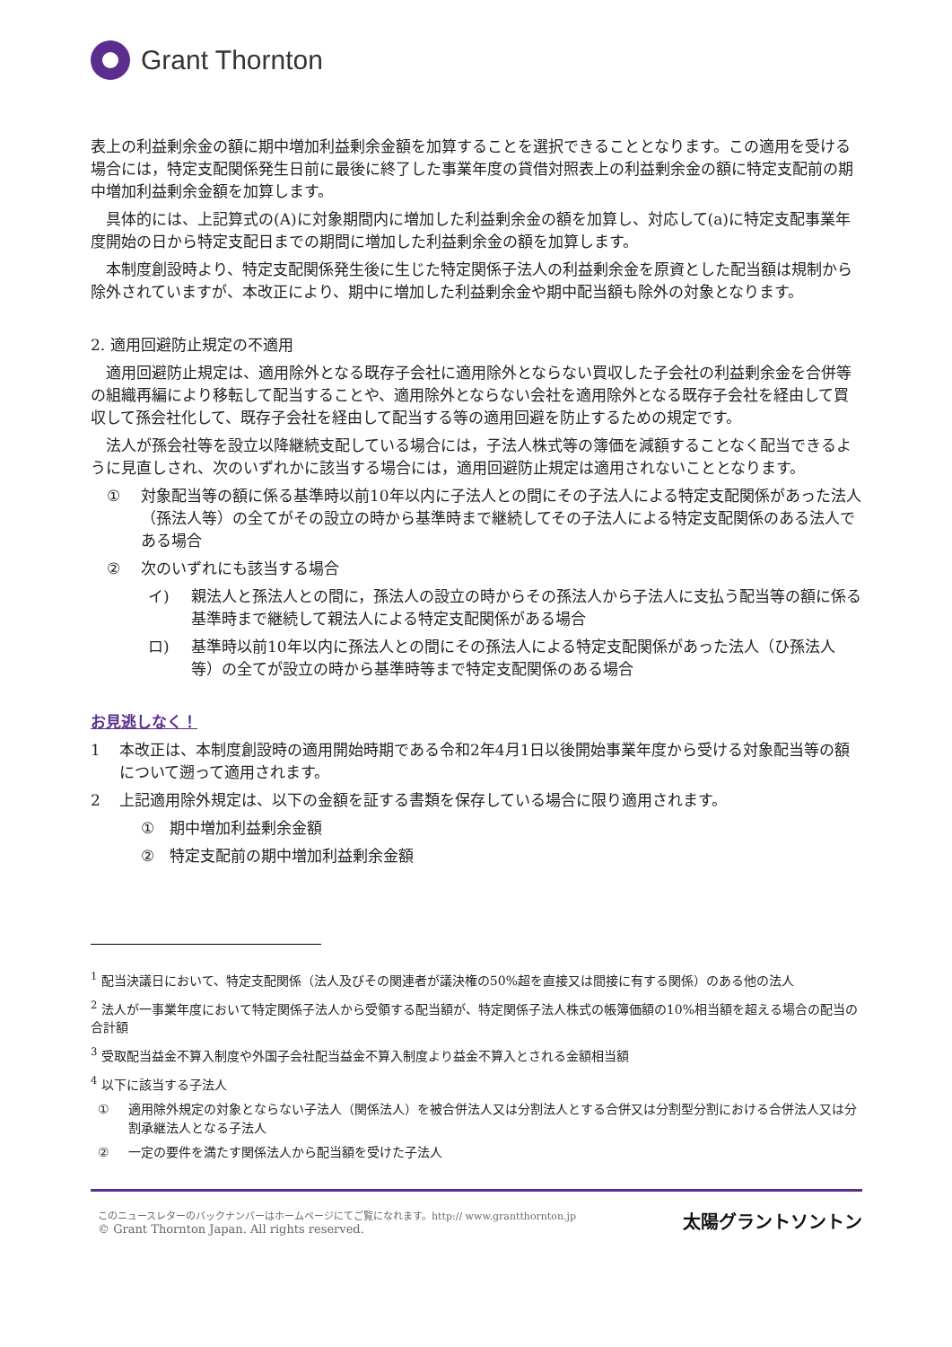Grant Thornton
表上の利益剰余金の額に期中増加利益剰余金額を加算することを選択できることとなります。この適用を受ける場合には，特定支配関係発生日前に最後に終了した事業年度の貸借対照表上の利益剰余金の額に特定支配前の期中増加利益剰余金額を加算します。
具体的には、上記算式の(A)に対象期間内に増加した利益剰余金の額を加算し、対応して(a)に特定支配事業年度開始の日から特定支配日までの期間に増加した利益剰余金の額を加算します。
本制度創設時より、特定支配関係発生後に生じた特定関係子法人の利益剰余金を原資とした配当額は規制から除外されていますが、本改正により、期中に増加した利益剰余金や期中配当額も除外の対象となります。
2. 適用回避防止規定の不適用
適用回避防止規定は、適用除外となる既存子会社に適用除外とならない買収した子会社の利益剰余金を合併等の組織再編により移転して配当することや、適用除外とならない会社を適用除外となる既存子会社を経由して買収して孫会社化して、既存子会社を経由して配当する等の適用回避を防止するための規定です。
法人が孫会社等を設立以降継続支配している場合には，子法人株式等の簿価を減額することなく配当できるように見直しされ、次のいずれかに該当する場合には，適用回避防止規定は適用されないこととなります。
① 対象配当等の額に係る基準時以前10年以内に子法人との間にその子法人による特定支配関係があった法人（孫法人等）の全てがその設立の時から基準時まで継続してその子法人による特定支配関係のある法人である場合
② 次のいずれにも該当する場合
イ) 親法人と孫法人との間に，孫法人の設立の時からその孫法人から子法人に支払う配当等の額に係る基準時まで継続して親法人による特定支配関係がある場合
ロ) 基準時以前10年以内に孫法人との間にその孫法人による特定支配関係があった法人（ひ孫法人等）の全てが設立の時から基準時等まで特定支配関係のある場合
お見逃しなく！
1 本改正は、本制度創設時の適用開始時期である令和2年4月1日以後開始事業年度から受ける対象配当等の額について遡って適用されます。
2 上記適用除外規定は、以下の金額を証する書類を保存している場合に限り適用されます。
① 期中増加利益剰余金額
② 特定支配前の期中増加利益剰余金額
<sup>1</sup> 配当決議日において、特定支配関係（法人及びその関連者が議決権の50%超を直接又は間接に有する関係）のある他の法人
<sup>2</sup> 法人が一事業年度において特定関係子法人から受領する配当額が、特定関係子法人株式の帳簿価額の10%相当額を超える場合の配当の合計額
<sup>3</sup> 受取配当益金不算入制度や外国子会社配当益金不算入制度より益金不算入とされる金額相当額
<sup>4</sup> 以下に該当する子法人
① 適用除外規定の対象とならない子法人（関係法人）を被合併法人又は分割法人とする合併又は分割型分割における合併法人又は分割承継法人となる子法人
② 一定の要件を満たす関係法人から配当額を受けた子法人
このニュースレターのバックナンバーはホームページにてご覧になれます。http:// www.grantthornton.jp
© Grant Thornton Japan. All rights reserved.
太陽グラントソントン